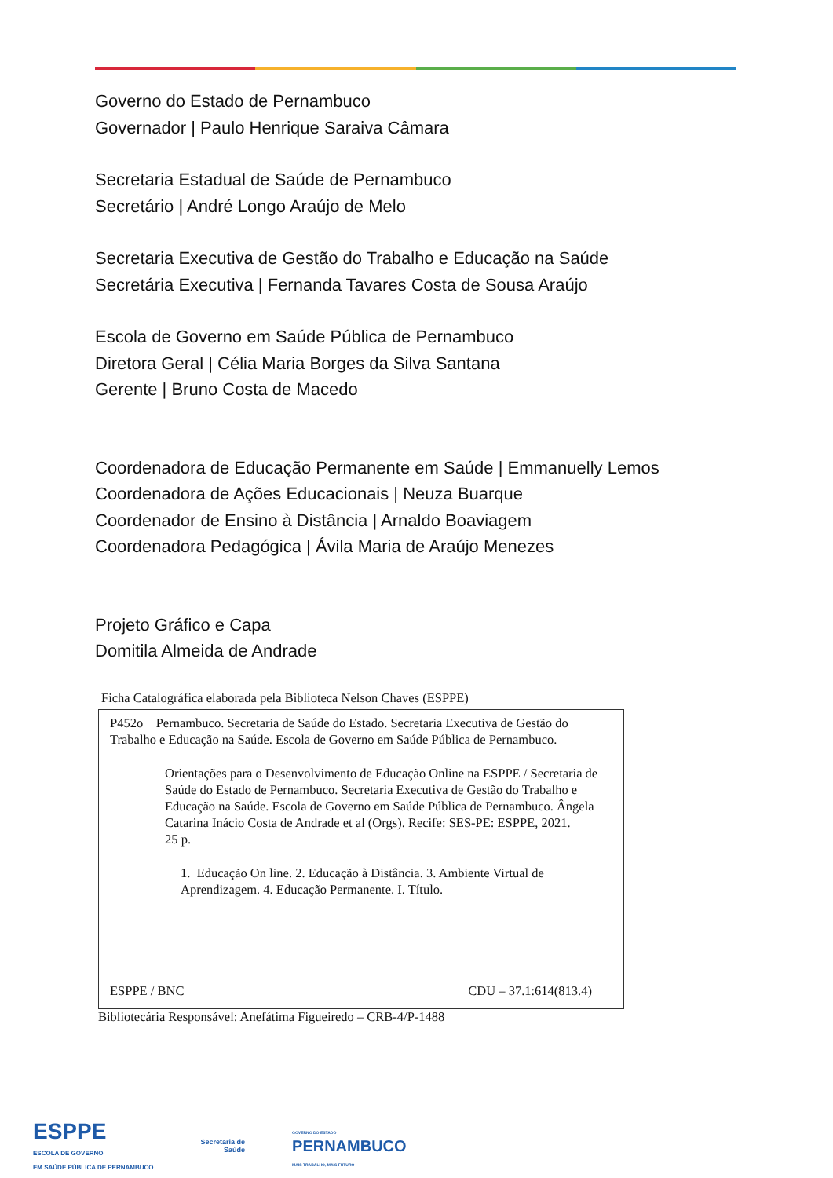Governo do Estado de Pernambuco
Governador | Paulo Henrique Saraiva Câmara
Secretaria Estadual de Saúde de Pernambuco
Secretário | André Longo Araújo de Melo
Secretaria Executiva de Gestão do Trabalho e Educação na Saúde
Secretária Executiva | Fernanda Tavares Costa de Sousa Araújo
Escola de Governo em Saúde Pública de Pernambuco
Diretora Geral | Célia Maria Borges da Silva Santana
Gerente | Bruno Costa de Macedo
Coordenadora de Educação Permanente em Saúde | Emmanuelly Lemos
Coordenadora de Ações Educacionais | Neuza Buarque
Coordenador de Ensino à Distância | Arnaldo Boaviagem
Coordenadora Pedagógica | Ávila Maria de Araújo Menezes
Projeto Gráfico e Capa
Domitila Almeida de Andrade
Ficha Catalográfica elaborada pela Biblioteca Nelson Chaves (ESPPE)
P452o Pernambuco. Secretaria de Saúde do Estado. Secretaria Executiva de Gestão do Trabalho e Educação na Saúde. Escola de Governo em Saúde Pública de Pernambuco.
Orientações para o Desenvolvimento de Educação Online na ESPPE / Secretaria de Saúde do Estado de Pernambuco. Secretaria Executiva de Gestão do Trabalho e Educação na Saúde. Escola de Governo em Saúde Pública de Pernambuco. Ângela Catarina Inácio Costa de Andrade et al (Orgs). Recife: SES-PE: ESPPE, 2021.
25 p.
1. Educação On line. 2. Educação à Distância. 3. Ambiente Virtual de Aprendizagem. 4. Educação Permanente. I. Título.
ESPPE / BNC CDU – 37.1:614(813.4)
Bibliotecária Responsável: Anefátima Figueiredo – CRB-4/P-1488
ESPPE
ESCOLA DE GOVERNO
EM SAÚDE PÚBLICA DE PERNAMBUCO
Secretaria de
Saúde
GOVERNO DO ESTADO
PERNAMBUCO
MAIS TRABALHO, MAIS FUTURO